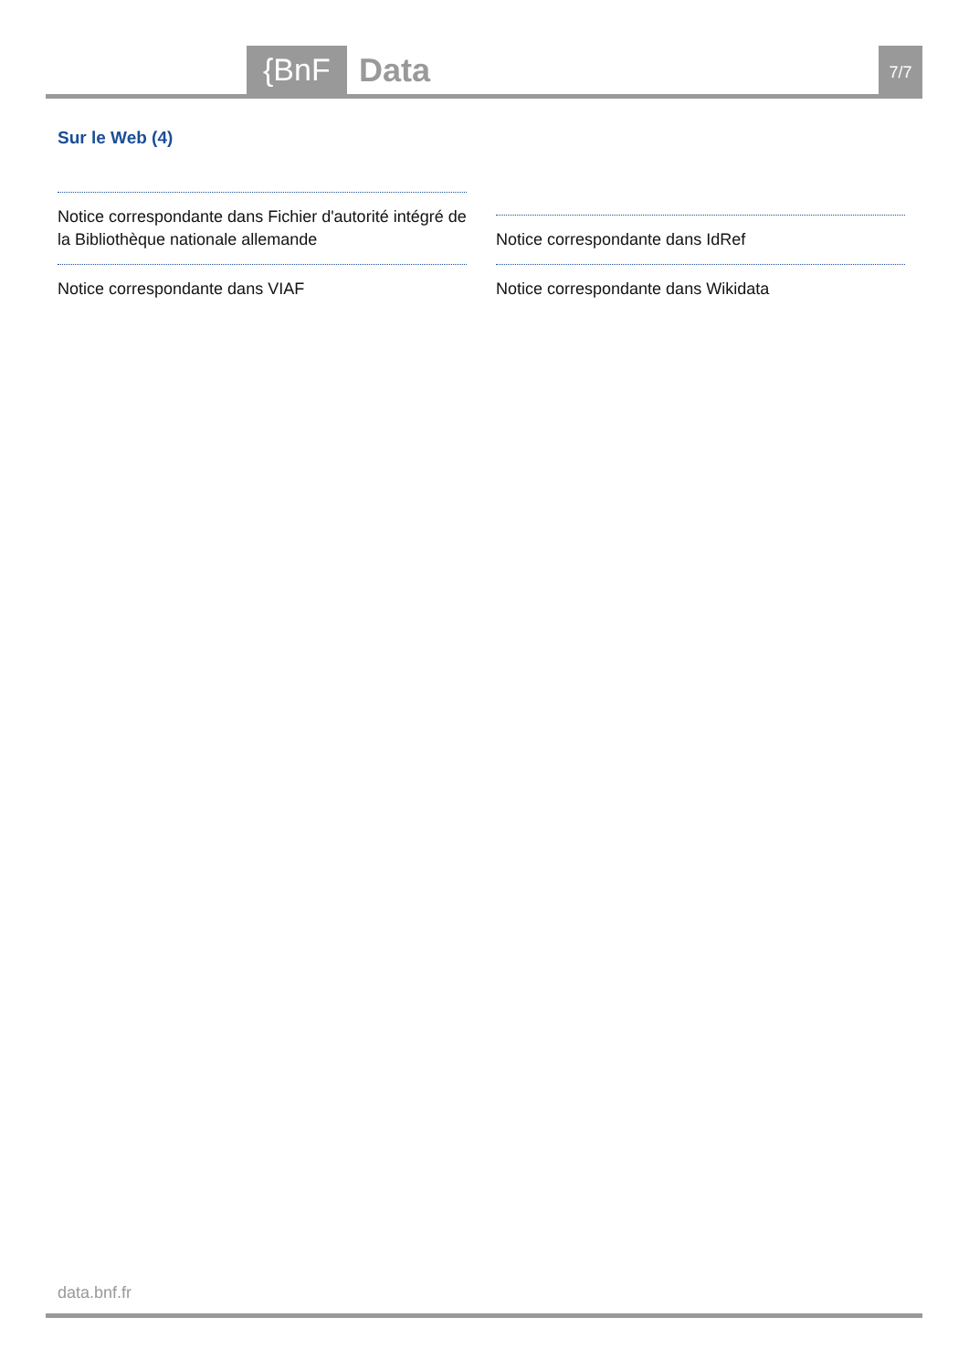{BnF Data 7/7
Sur le Web (4)
Notice correspondante dans Fichier d'autorité intégré de la Bibliothèque nationale allemande
Notice correspondante dans IdRef
Notice correspondante dans VIAF
Notice correspondante dans Wikidata
data.bnf.fr